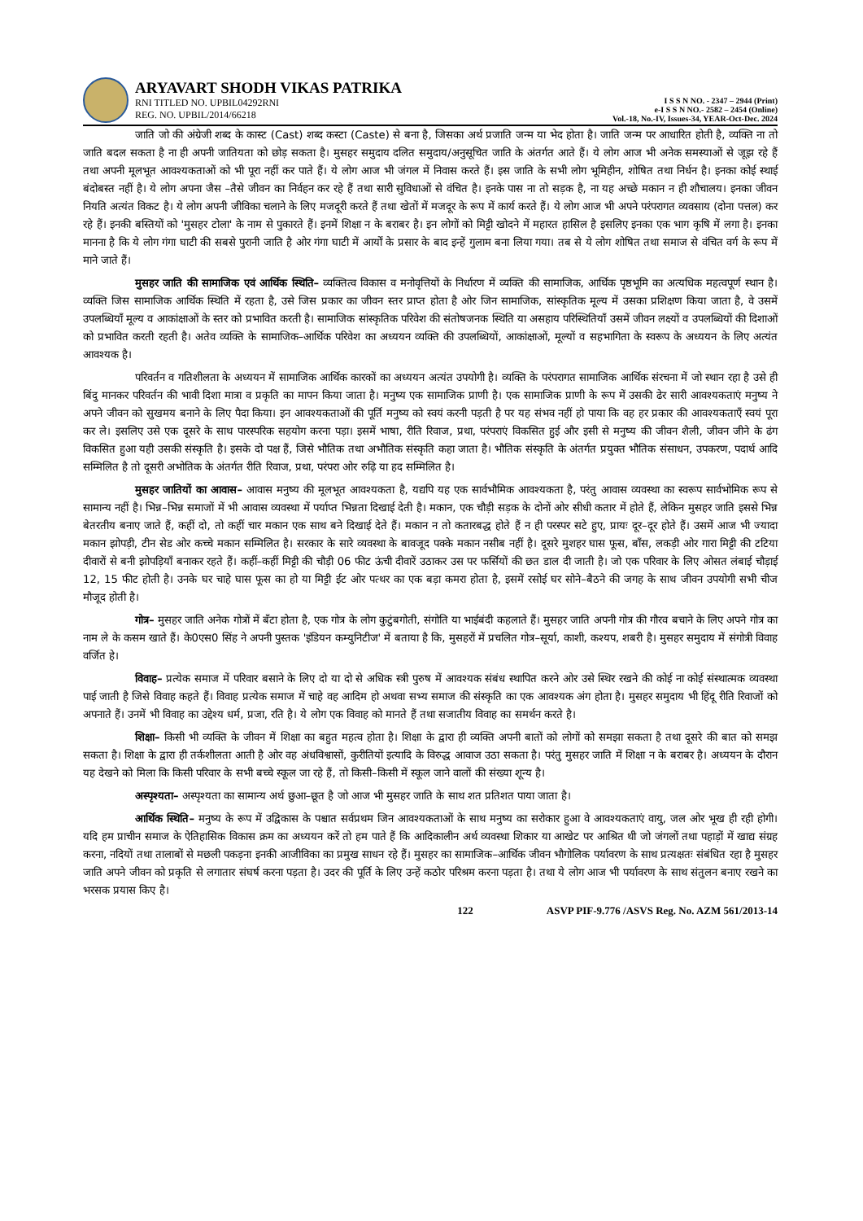ARYAVART SHODH VIKAS PATRIKA
RNI TITLED NO. UPBIL04292RNI
REG. NO. UPBIL/2014/66218
I S S N NO. - 2347 – 2944 (Print)
e-I S S N NO.- 2582 – 2454 (Online)
Vol.-18, No.-IV, Issues-34, YEAR-Oct-Dec. 2024
जाति जो की अंग्रेजी शब्द के कास्ट (Cast) शब्द कस्टा (Caste) से बना है, जिसका अर्थ प्रजाति जन्म या भेद होता है। जाति जन्म पर आधारित होती है, व्यक्ति ना तो जाति बदल सकता है ना ही अपनी जातियता को छोड़ सकता है। मुसहर समुदाय दलित समुदाय/अनुसूचित जाति के अंतर्गत आते हैं। ये लोग आज भी अनेक समस्याओं से जूझ रहे हैं तथा अपनी मूलभूत आवश्यकताओं को भी पूरा नहीं कर पाते हैं। ये लोग आज भी जंगल में निवास करते हैं। इस जाति के सभी लोग भूमिहीन, शोषित तथा निर्धन है। इनका कोई स्थाई बंदोबस्त नहीं है। ये लोग अपना जैस –तैसे जीवन का निर्वहन कर रहे हैं तथा सारी सुविधाओं से वंचित है। इनके पास ना तो सड़क है, ना यह अच्छे मकान न ही शौचालय। इनका जीवन नियति अत्यंत विकट है। ये लोग अपनी जीविका चलाने के लिए मजदूरी करते हैं तथा खेतों में मजदूर के रूप में कार्य करते हैं। ये लोग आज भी अपने परंपरागत व्यवसाय (दोना पत्तल) कर रहे हैं। इनकी बस्तियों को 'मुसहर टोला' के नाम से पुकारते हैं। इनमें शिक्षा न के बराबर है। इन लोगों को मिट्टी खोदने में महारत हासिल है इसलिए इनका एक भाग कृषि में लगा है। इनका मानना है कि ये लोग गंगा घाटी की सबसे पुरानी जाति है ओर गंगा घाटी में आर्यों के प्रसार के बाद इन्हें गुलाम बना लिया गया। तब से ये लोग शोषित तथा समाज से वंचित वर्ग के रूप में माने जाते हैं।
मुसहर जाति की सामाजिक एवं आर्थिक स्थिति– व्यक्तित्व विकास व मनोवृत्तियों के निर्धारण में व्यक्ति की सामाजिक, आर्थिक पृष्ठभूमि का अत्यधिक महत्वपूर्ण स्थान है। व्यक्ति जिस सामाजिक आर्थिक स्थिति में रहता है, उसे जिस प्रकार का जीवन स्तर प्राप्त होता है ओर जिन सामाजिक, सांस्कृतिक मूल्य में उसका प्रशिक्षण किया जाता है, वे उसमें उपलब्धियाँ मूल्य व आकांक्षाओं के स्तर को प्रभावित करती है। सामाजिक सांस्कृतिक परिवेश की संतोषजनक स्थिति या असहाय परिस्थितियाँ उसमें जीवन लक्ष्यों व उपलब्धियों की दिशाओं को प्रभावित करती रहती है। अतेव व्यक्ति के सामाजिक–आर्थिक परिवेश का अध्ययन व्यक्ति की उपलब्धियों, आकांक्षाओं, मूल्यों व सहभागिता के स्वरूप के अध्ययन के लिए अत्यंत आवश्यक है।
परिवर्तन व गतिशीलता के अध्ययन में सामाजिक आर्थिक कारकों का अध्ययन अत्यंत उपयोगी है। व्यक्ति के परंपरागत सामाजिक आर्थिक संरचना में जो स्थान रहा है उसे ही बिंदु मानकर परिवर्तन की भावी दिशा मात्रा व प्रकृति का मापन किया जाता है। मनुष्य एक सामाजिक प्राणी है। एक सामाजिक प्राणी के रूप में उसकी ढेर सारी आवश्यकताएं मनुष्य ने अपने जीवन को सुखमय बनाने के लिए पैदा किया। इन आवश्यकताओं की पूर्ति मनुष्य को स्वयं करनी पड़ती है पर यह संभव नहीं हो पाया कि वह हर प्रकार की आवश्यकताएँ स्वयं पूरा कर ले। इसलिए उसे एक दूसरे के साथ पारस्परिक सहयोग करना पड़ा। इसमें भाषा, रीति रिवाज, प्रथा, परंपराएं विकसित हुई और इसी से मनुष्य की जीवन शैली, जीवन जीने के ढंग विकसित हुआ यही उसकी संस्कृति है। इसके दो पक्ष हैं, जिसे भौतिक तथा अभौतिक संस्कृति कहा जाता है। भौतिक संस्कृति के अंतर्गत प्रयुक्त भौतिक संसाधन, उपकरण, पदार्थ आदि सम्मिलित है तो दूसरी अभोतिक के अंतर्गत रीति रिवाज, प्रथा, परंपरा ओर रुढ़ि या हद सम्मिलित है।
मुसहर जातियों का आवास– आवास मनुष्य की मूलभूत आवश्यकता है, यद्यपि यह एक सार्वभौमिक आवश्यकता है, परंतु आवास व्यवस्था का स्वरूप सार्वभोमिक रूप से सामान्य नहीं है। भिन्न–भिन्न समाजों में भी आवास व्यवस्था में पर्याप्त भिन्नता दिखाई देती है। मकान, एक चौड़ी सड़क के दोनों ओर सीधी कतार में होते हैं, लेकिन मुसहर जाति इससे भिन्न बेतरतीय बनाए जाते हैं, कहीं दो, तो कहीं चार मकान एक साथ बने दिखाई देते हैं। मकान न तो कतारबद्ध होते हैं न ही परस्पर सटे हुए, प्रायः दूर–दूर होते हैं। उसमें आज भी ज्यादा मकान झोपड़ी, टीन सेड ओर कच्चे मकान सम्मिलित है। सरकार के सारे व्यवस्था के बावजूद पक्के मकान नसीब नहीं है। दूसरे मुशहर घास फूस, बाँस, लकड़ी ओर गारा मिट्टी की टटिया दीवारों से बनी झोपड़ियाँ बनाकर रहते हैं। कहीं–कहीं मिट्टी की चौड़ी 06 फीट ऊंची दीवारें उठाकर उस पर फर्सियों की छत डाल दी जाती है। जो एक परिवार के लिए ओसत लंबाई चौड़ाई 12, 15 फीट होती है। उनके घर चाहे घास फूस का हो या मिट्टी ईट ओर पत्थर का एक बड़ा कमरा होता है, इसमें रसोई घर सोने–बैठने की जगह के साथ जीवन उपयोगी सभी चीज मौजूद होती है।
गोत्र– मुसहर जाति अनेक गोत्रों में बँटा होता है, एक गोत्र के लोग कुटुंबगोती, संगोति या भाईबंदी कहलाते हैं। मुसहर जाति अपनी गोत्र की गौरव बचाने के लिए अपने गोत्र का नाम ले के कसम खाते हैं। के0एस0 सिंह ने अपनी पुस्तक 'इंडियन कम्युनिटीज' में बताया है कि, मुसहरों में प्रचलित गोत्र–सूर्या, काशी, कश्यप, शबरी है। मुसहर समुदाय में संगोत्री विवाह वर्जित हे।
विवाह– प्रत्येक समाज में परिवार बसाने के लिए दो या दो से अधिक स्त्री पुरुष में आवश्यक संबंध स्थापित करने ओर उसे स्थिर रखने की कोई ना कोई संस्थात्मक व्यवस्था पाई जाती है जिसे विवाह कहते हैं। विवाह प्रत्येक समाज में चाहे वह आदिम हो अथवा सभ्य समाज की संस्कृति का एक आवश्यक अंग होता है। मुसहर समुदाय भी हिंदू रीति रिवाजों को अपनाते हैं। उनमें भी विवाह का उद्देश्य धर्म, प्रजा, रति है। ये लोग एक विवाह को मानते हैं तथा सजातीय विवाह का समर्थन करते है।
शिक्षा– किसी भी व्यक्ति के जीवन में शिक्षा का बहुत महत्व होता है। शिक्षा के द्वारा ही व्यक्ति अपनी बातों को लोगों को समझा सकता है तथा दूसरे की बात को समझ सकता है। शिक्षा के द्वारा ही तर्कशीलता आती है ओर वह अंधविश्वासों, कुरीतियों इत्यादि के विरुद्ध आवाज उठा सकता है। परंतु मुसहर जाति में शिक्षा न के बराबर है। अध्ययन के दौरान यह देखने को मिला कि किसी परिवार के सभी बच्चे स्कूल जा रहे हैं, तो किसी–किसी में स्कूल जाने वालों की संख्या शून्य है।
अस्पृश्यता– अस्पृश्यता का सामान्य अर्थ छुआ–छूत है जो आज भी मुसहर जाति के साथ शत प्रतिशत पाया जाता है।
आर्थिक स्थिति– मनुष्य के रूप में उद्विकास के पश्चात सर्वप्रथम जिन आवश्यकताओं के साथ मनुष्य का सरोकार हुआ वे आवश्यकताएं वायु, जल ओर भूख ही रही होगी। यदि हम प्राचीन समाज के ऐतिहासिक विकास क्रम का अध्ययन करें तो हम पाते हैं कि आदिकालीन अर्थ व्यवस्था शिकार या आखेट पर आश्रित थी जो जंगलों तथा पहाड़ों में खाद्य संग्रह करना, नदियों तथा तालाबों से मछली पकड़ना इनकी आजीविका का प्रमुख साधन रहे हैं। मुसहर का सामाजिक–आर्थिक जीवन भौगोलिक पर्यावरण के साथ प्रत्यक्षतः संबंधित रहा है मुसहर जाति अपने जीवन को प्रकृति से लगातार संघर्ष करना पड़ता है। उदर की पूर्ति के लिए उन्हें कठोर परिश्रम करना पड़ता है। तथा ये लोग आज भी पर्यावरण के साथ संतुलन बनाए रखने का भरसक प्रयास किए है।
122 ASVP PIF-9.776 /ASVS Reg. No. AZM 561/2013-14